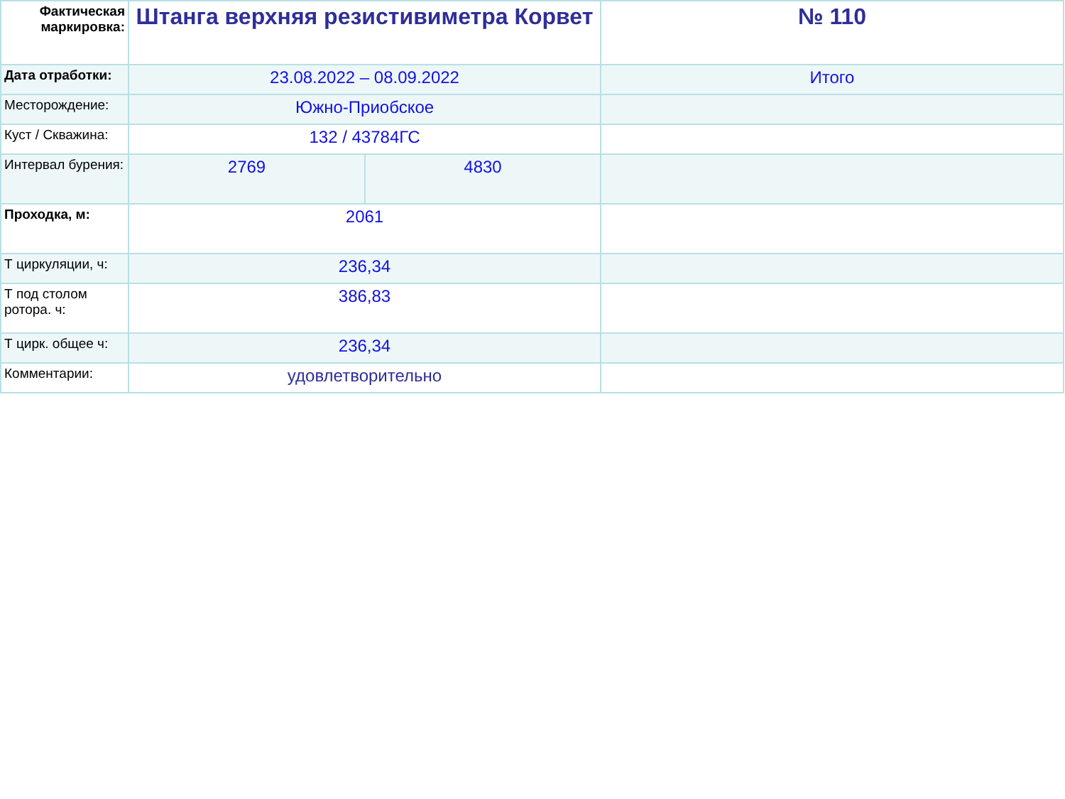| Фактическая маркировка: | Штанга верхняя резистивиметра Корвет | | № 110 |
| Дата отработки: | 23.08.2022 – 08.09.2022 | | Итого |
| Месторождение: | Южно-Приобское | | |
| Куст / Скважина: | 132 / 43784ГС | | |
| Интервал бурения: | 2769 | 4830 | |
| Проходка, м: | 2061 | | |
| Т циркуляции, ч: | 236,34 | | |
| Т под столом ротора. ч: | 386,83 | | |
| Т цирк. общее ч: | 236,34 | | |
| Комментарии: | удовлетворительно | | |